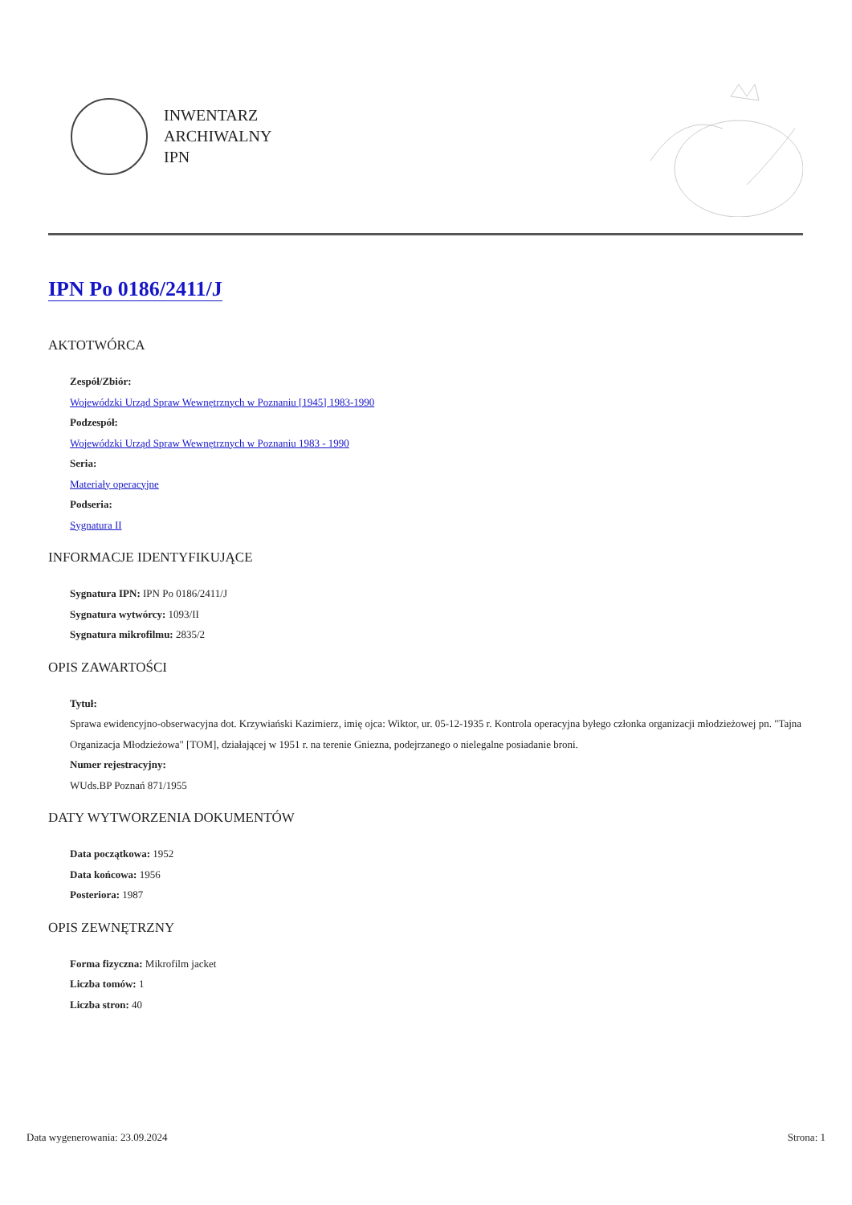INWENTARZ
ARCHIWALNY
IPN
IPN Po 0186/2411/J
AKTOTWÓRCA
Zespół/Zbiór:
Wojewódzki Urząd Spraw Wewnętrznych w Poznaniu [1945] 1983-1990
Podzespół:
Wojewódzki Urząd Spraw Wewnętrznych w Poznaniu 1983 - 1990
Seria:
Materiały operacyjne
Podseria:
Sygnatura II
INFORMACJE IDENTYFIKUJĄCE
Sygnatura IPN: IPN Po 0186/2411/J
Sygnatura wytwórcy: 1093/II
Sygnatura mikrofilmu: 2835/2
OPIS ZAWARTOŚCI
Tytuł:
Sprawa ewidencyjno-obserwacyjna dot. Krzywiański Kazimierz, imię ojca: Wiktor, ur. 05-12-1935 r. Kontrola operacyjna byłego członka organizacji młodzieżowej pn. "Tajna Organizacja Młodzieżowa" [TOM], działającej w 1951 r. na terenie Gniezna, podejrzanego o nielegalne posiadanie broni.
Numer rejestracyjny:
WUds.BP Poznań 871/1955
DATY WYTWORZENIA DOKUMENTÓW
Data początkowa: 1952
Data końcowa: 1956
Posteriora: 1987
OPIS ZEWNĘTRZNY
Forma fizyczna: Mikrofilm jacket
Liczba tomów: 1
Liczba stron: 40
Data wygenerowania: 23.09.2024 Strona: 1